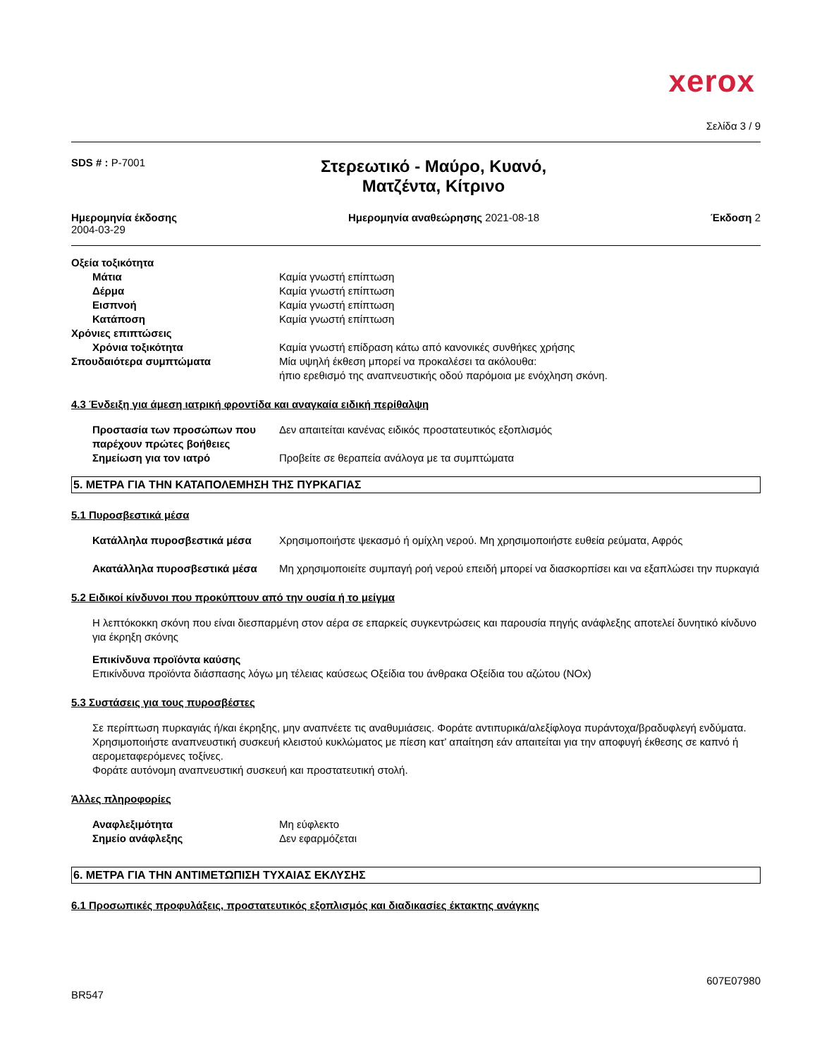xerox
Σελίδα 3 / 9
SDS # : P-7001
Στερεωτικό - Μαύρο, Κυανό,
Ματζέντα, Κίτρινο
Ημερομηνία έκδοσης
2004-03-29
Ημερομηνία αναθεώρησης 2021-08-18
Έκδοση 2
| Οξεία τοξικότητα | |
| Μάτια | Καμία γνωστή επίπτωση |
| Δέρμα | Καμία γνωστή επίπτωση |
| Εισπνοή | Καμία γνωστή επίπτωση |
| Κατάποση | Καμία γνωστή επίπτωση |
| Χρόνιες επιπτώσεις | |
| Χρόνια τοξικότητα | Καμία γνωστή επίδραση κάτω από κανονικές συνθήκες χρήσης |
| Σπουδαιότερα συμπτώματα | Μία υψηλή έκθεση μπορεί να προκαλέσει τα ακόλουθα: ήπιο ερεθισμό της αναπνευστικής οδού παρόμοια με ενόχληση σκόνη. |
4.3 Ένδειξη για άμεση ιατρική φροντίδα και αναγκαία ειδική περίθαλψη
| Προστασία των προσώπων που παρέχουν πρώτες βοήθειες | Δεν απαιτείται κανένας ειδικός προστατευτικός εξοπλισμός |
| Σημείωση για τον ιατρό | Προβείτε σε θεραπεία ανάλογα με τα συμπτώματα |
5. ΜΕΤΡΑ ΓΙΑ ΤΗΝ ΚΑΤΑΠΟΛΕΜΗΣΗ ΤΗΣ ΠΥΡΚΑΓΙΑΣ
5.1 Πυροσβεστικά μέσα
| Κατάλληλα πυροσβεστικά μέσα | Χρησιμοποιήστε ψεκασμό ή ομίχλη νερού. Μη χρησιμοποιήστε ευθεία ρεύματα, Αφρός |
| Ακατάλληλα πυροσβεστικά μέσα | Μη χρησιμοποιείτε συμπαγή ροή νερού επειδή μπορεί να διασκορπίσει και να εξαπλώσει την πυρκαγιά |
5.2 Ειδικοί κίνδυνοι που προκύπτουν από την ουσία ή το μείγμα
Η λεπτόκοκκη σκόνη που είναι διεσπαρμένη στον αέρα σε επαρκείς συγκεντρώσεις και παρουσία πηγής ανάφλεξης αποτελεί δυνητικό κίνδυνο για έκρηξη σκόνης
Επικίνδυνα προϊόντα καύσης
Επικίνδυνα προϊόντα διάσπασης λόγω μη τέλειας καύσεως Οξείδια του άνθρακα Οξείδια του αζώτου (NOx)
5.3 Συστάσεις για τους πυροσβέστες
Σε περίπτωση πυρκαγιάς ή/και έκρηξης, μην αναπνέετε τις αναθυμιάσεις. Φοράτε αντιπυρικά/αλεξίφλογα πυράντοχα/βραδυφλεγή ενδύματα. Χρησιμοποιήστε αναπνευστική συσκευή κλειστού κυκλώματος με πίεση κατ’ απαίτηση εάν απαιτείται για την αποφυγή έκθεσης σε καπνό ή αερομεταφερόμενες τοξίνες.
Φοράτε αυτόνομη αναπνευστική συσκευή και προστατευτική στολή.
Άλλες πληροφορίες
| Αναφλεξιμότητα | Μη εύφλεκτο |
| Σημείο ανάφλεξης | Δεν εφαρμόζεται |
6. ΜΕΤΡΑ ΓΙΑ ΤΗΝ ΑΝΤΙΜΕΤΩΠΙΣΗ ΤΥΧΑΙΑΣ ΕΚΛΥΣΗΣ
6.1 Προσωπικές προφυλάξεις, προστατευτικός εξοπλισμός και διαδικασίες έκτακτης ανάγκης
BR547
607E07980